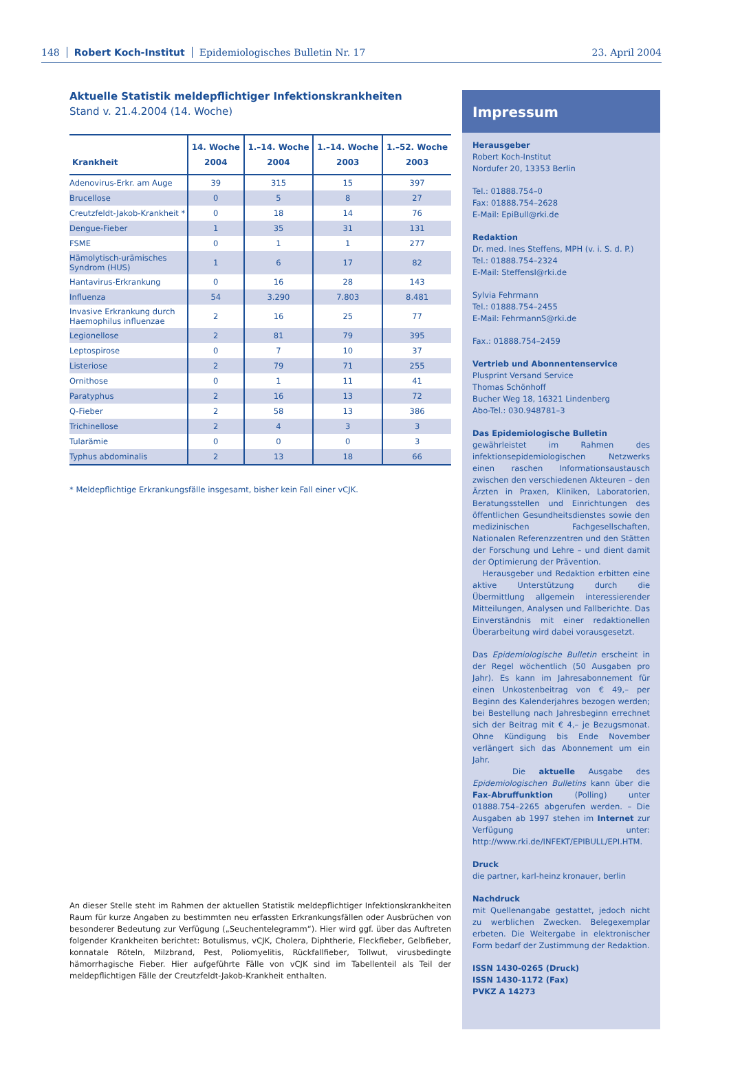148 Robert Koch-Institut Epidemiologisches Bulletin Nr. 17 23. April 2004
Aktuelle Statistik meldepflichtiger Infektionskrankheiten
Stand v. 21.4.2004 (14. Woche)
| Krankheit | 14. Woche 2004 | 1.–14. Woche 2004 | 1.–14. Woche 2003 | 1.–52. Woche 2003 |
| --- | --- | --- | --- | --- |
| Adenovirus-Erkr. am Auge | 39 | 315 | 15 | 397 |
| Brucellose | 0 | 5 | 8 | 27 |
| Creutzfeldt-Jakob-Krankheit * | 0 | 18 | 14 | 76 |
| Dengue-Fieber | 1 | 35 | 31 | 131 |
| FSME | 0 | 1 | 1 | 277 |
| Hämolytisch-urämisches Syndrom (HUS) | 1 | 6 | 17 | 82 |
| Hantavirus-Erkrankung | 0 | 16 | 28 | 143 |
| Influenza | 54 | 3.290 | 7.803 | 8.481 |
| Invasive Erkrankung durch Haemophilus influenzae | 2 | 16 | 25 | 77 |
| Legionellose | 2 | 81 | 79 | 395 |
| Leptospirose | 0 | 7 | 10 | 37 |
| Listeriose | 2 | 79 | 71 | 255 |
| Ornithose | 0 | 1 | 11 | 41 |
| Paratyphus | 2 | 16 | 13 | 72 |
| Q-Fieber | 2 | 58 | 13 | 386 |
| Trichinellose | 2 | 4 | 3 | 3 |
| Tularämie | 0 | 0 | 0 | 3 |
| Typhus abdominalis | 2 | 13 | 18 | 66 |
* Meldepflichtige Erkrankungsfälle insgesamt, bisher kein Fall einer vCJK.
An dieser Stelle steht im Rahmen der aktuellen Statistik meldepflichtiger Infektionskrankheiten Raum für kurze Angaben zu bestimmten neu erfassten Erkrankungsfällen oder Ausbrüchen von besonderer Bedeutung zur Verfügung („Seuchentelegramm“). Hier wird ggf. über das Auftreten folgender Krankheiten berichtet: Botulismus, vCJK, Cholera, Diphtherie, Fleckfieber, Gelbfieber, konnatale Röteln, Milzbrand, Pest, Poliomyelitis, Rückfallfieber, Tollwut, virusbedingte hämorrhagische Fieber. Hier aufgeführte Fälle von vCJK sind im Tabellenteil als Teil der meldepflichtigen Fälle der Creutzfeldt-Jakob-Krankheit enthalten.
Impressum
Herausgeber
Robert Koch-Institut
Nordufer 20, 13353 Berlin
Tel.: 01888.754–0
Fax: 01888.754–2628
E-Mail: EpiBull@rki.de
Redaktion
Dr. med. Ines Steffens, MPH (v. i. S. d. P.)
Tel.: 01888.754–2324
E-Mail: SteffensI@rki.de
Sylvia Fehrmann
Tel.: 01888.754–2455
E-Mail: FehrmannS@rki.de
Fax.: 01888.754–2459
Vertrieb und Abonnentenservice
Plusprint Versand Service
Thomas Schönhoff
Bucher Weg 18, 16321 Lindenberg
Abo-Tel.: 030.948781–3
Das Epidemiologische Bulletin
gewährleistet im Rahmen des infektionsepidemiologischen Netzwerks einen raschen Informationsaustausch zwischen den verschiedenen Akteuren – den Ärzten in Praxen, Kliniken, Laboratorien, Beratungsstellen und Einrichtungen des öffentlichen Gesundheitsdienstes sowie den medizinischen Fachgesellschaften, Nationalen Referenzzentren und den Stätten der Forschung und Lehre – und dient damit der Optimierung der Prävention.
Herausgeber und Redaktion erbitten eine aktive Unterstützung durch die Übermittlung allgemein interessierender Mitteilungen, Analysen und Fallberichte. Das Einverständnis mit einer redaktionellen Überarbeitung wird dabei vorausgesetzt.
Das Epidemiologische Bulletin erscheint in der Regel wöchentlich (50 Ausgaben pro Jahr). Es kann im Jahresabonnement für einen Unkostenbeitrag von € 49,– per Beginn des Kalenderjahres bezogen werden; bei Bestellung nach Jahresbeginn errechnet sich der Beitrag mit € 4,– je Bezugsmonat. Ohne Kündigung bis Ende November verlängert sich das Abonnement um ein Jahr.
Die aktuelle Ausgabe des Epidemiologischen Bulletins kann über die Fax-Abruffunktion (Polling) unter 01888.754–2265 abgerufen werden. – Die Ausgaben ab 1997 stehen im Internet zur Verfügung unter: http://www.rki.de/INFEKT/EPIBULL/EPI.HTM.
Druck
die partner, karl-heinz kronauer, berlin
Nachdruck
mit Quellenangabe gestattet, jedoch nicht zu werblichen Zwecken. Belegexemplar erbeten. Die Weitergabe in elektronischer Form bedarf der Zustimmung der Redaktion.
ISSN 1430-0265 (Druck)
ISSN 1430-1172 (Fax)
PVKZ A 14273